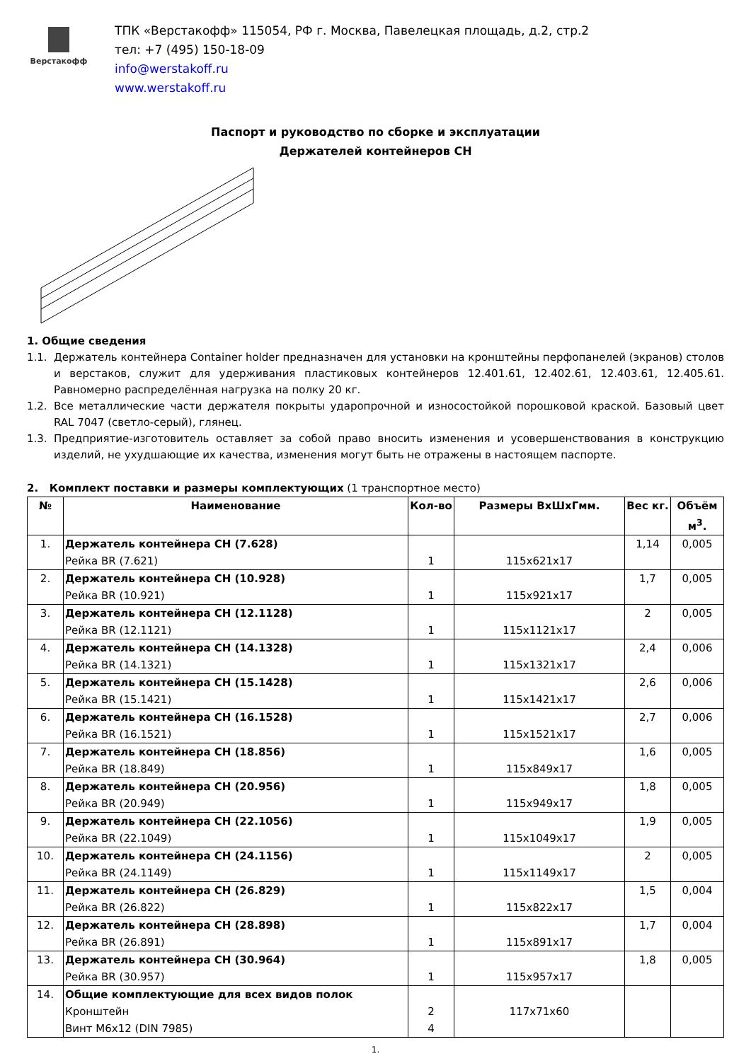Верстакофф
ТПК «Верстакофф» 115054, РФ г. Москва, Павелецкая площадь, д.2, стр.2
тел: +7 (495) 150-18-09
info@werstakoff.ru
www.werstakoff.ru
Паспорт и руководство по сборке и эксплуатации
Держателей контейнеров CH
1. Общие сведения
1.1. Держатель контейнера Container holder предназначен для установки на кронштейны перфопанелей (экранов) столов и верстаков, служит для удерживания пластиковых контейнеров 12.401.61, 12.402.61, 12.403.61, 12.405.61. Равномерно распределённая нагрузка на полку 20 кг.
1.2. Все металлические части держателя покрыты ударопрочной и износостойкой порошковой краской. Базовый цвет RAL 7047 (светло-серый), глянец.
1.3. Предприятие-изготовитель оставляет за собой право вносить изменения и усовершенствования в конструкцию изделий, не ухудшающие их качества, изменения могут быть не отражены в настоящем паспорте.
2. Комплект поставки и размеры комплектующих (1 транспортное место)
| № | Наименование | Кол-во | Размеры ВхШхГмм. | Вес кг. | Объём м<sup>3</sup>. |
| --- | --- | --- | --- | --- | --- |
| 1. | Держатель контейнера CH (7.628) Рейка BR (7.621) | 1 | 115x621x17 | 1,14 | 0,005 |
| 2. | Держатель контейнера CH (10.928) Рейка BR (10.921) | 1 | 115x921x17 | 1,7 | 0,005 |
| 3. | Держатель контейнера CH (12.1128) Рейка BR (12.1121) | 1 | 115x1121x17 | 2 | 0,005 |
| 4. | Держатель контейнера CH (14.1328) Рейка BR (14.1321) | 1 | 115x1321x17 | 2,4 | 0,006 |
| 5. | Держатель контейнера CH (15.1428) Рейка BR (15.1421) | 1 | 115x1421x17 | 2,6 | 0,006 |
| 6. | Держатель контейнера CH (16.1528) Рейка BR (16.1521) | 1 | 115x1521x17 | 2,7 | 0,006 |
| 7. | Держатель контейнера CH (18.856) Рейка BR (18.849) | 1 | 115x849x17 | 1,6 | 0,005 |
| 8. | Держатель контейнера CH (20.956) Рейка BR (20.949) | 1 | 115x949x17 | 1,8 | 0,005 |
| 9. | Держатель контейнера CH (22.1056) Рейка BR (22.1049) | 1 | 115x1049x17 | 1,9 | 0,005 |
| 10. | Держатель контейнера CH (24.1156) Рейка BR (24.1149) | 1 | 115x1149x17 | 2 | 0,005 |
| 11. | Держатель контейнера CH (26.829) Рейка BR (26.822) | 1 | 115x822x17 | 1,5 | 0,004 |
| 12. | Держатель контейнера CH (28.898) Рейка BR (26.891) | 1 | 115x891x17 | 1,7 | 0,004 |
| 13. | Держатель контейнера CH (30.964) Рейка BR (30.957) | 1 | 115x957x17 | 1,8 | 0,005 |
| 14. | Общие комплектующие для всех видов полок Кронштейн Винт М6х12 (DIN 7985) | 2 4 | 117x71x60 | | |
1.